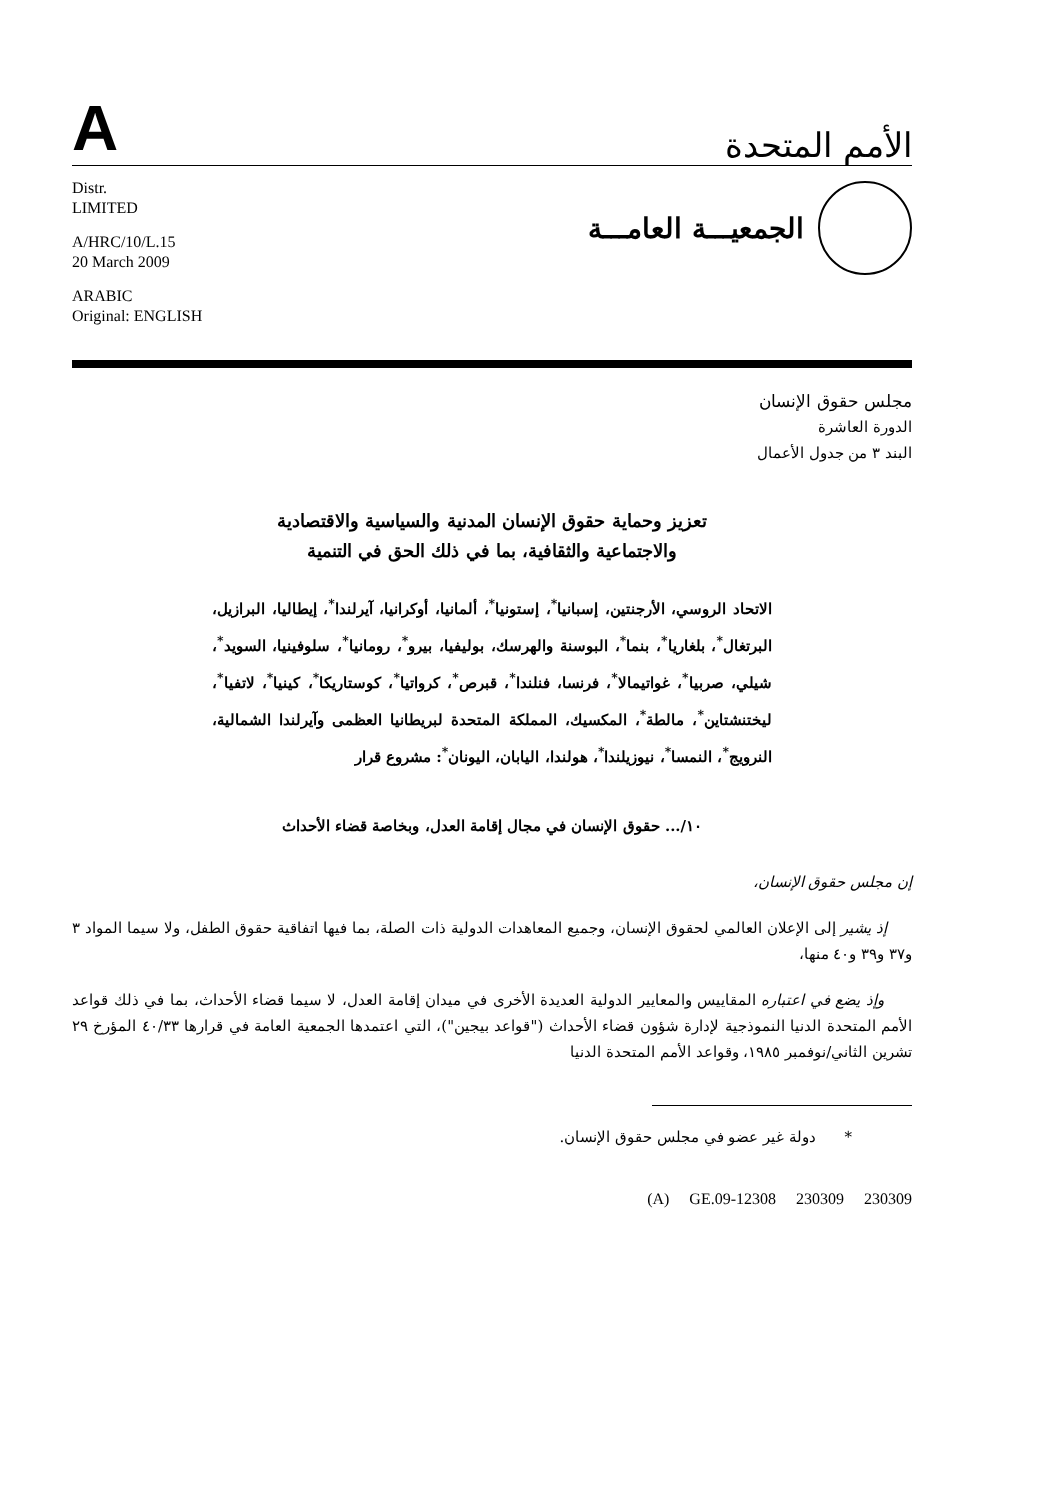A
الأمم المتحدة
Distr.
LIMITED
A/HRC/10/L.15
20 March 2009
ARABIC
Original: ENGLISH
الجمعيـــة العامـــة
مجلس حقوق الإنسان
الدورة العاشرة
البند ٣ من جدول الأعمال
تعزيز وحماية حقوق الإنسان المدنية والسياسية والاقتصادية
والاجتماعية والثقافية، بما في ذلك الحق في التنمية
الاتحاد الروسي، الأرجنتين، إسبانيا<sup>*</sup>، إستونيا<sup>*</sup>، ألمانيا، أوكرانيا، آيرلندا<sup>*</sup>، إيطاليا، البرازيل، البرتغال<sup>*</sup>، بلغاريا<sup>*</sup>، بنما<sup>*</sup>، البوسنة والهرسك، بوليفيا، بيرو<sup>*</sup>، رومانيا<sup>*</sup>، سلوفينيا، السويد<sup>*</sup>، شيلي، صربيا<sup>*</sup>، غواتيمالا<sup>*</sup>، فرنسا، فنلندا<sup>*</sup>، قبرص<sup>*</sup>، كرواتيا<sup>*</sup>، كوستاريكا<sup>*</sup>، كينيا<sup>*</sup>، لاتفيا<sup>*</sup>، ليختنشتاين<sup>*</sup>، مالطة<sup>*</sup>، المكسيك، المملكة المتحدة لبريطانيا العظمى وآيرلندا الشمالية، النرويج<sup>*</sup>، النمسا<sup>*</sup>، نيوزيلندا<sup>*</sup>، هولندا، اليابان، اليونان<sup>*</sup>: مشروع قرار
١٠/... حقوق الإنسان في مجال إقامة العدل، وبخاصة قضاء الأحداث
إن مجلس حقوق الإنسان،
إذ يشير إلى الإعلان العالمي لحقوق الإنسان، وجميع المعاهدات الدولية ذات الصلة، بما فيها اتفاقية حقوق الطفل، ولا سيما المواد ٣ و٣٧ و٣٩ و٤٠ منها،
وإذ يضع في اعتباره المقاييس والمعايير الدولية العديدة الأخرى في ميدان إقامة العدل، لا سيما قضاء الأحداث، بما في ذلك قواعد الأمم المتحدة الدنيا النموذجية لإدارة شؤون قضاء الأحداث ("قواعد بيجين")، التي اعتمدها الجمعية العامة في قرارها ٤٠/٣٣ المؤرخ ٢٩ تشرين الثاني/نوفمبر ١٩٨٥، وقواعد الأمم المتحدة الدنيا
* دولة غير عضو في مجلس حقوق الإنسان.
(A) GE.09-12308 230309 230309